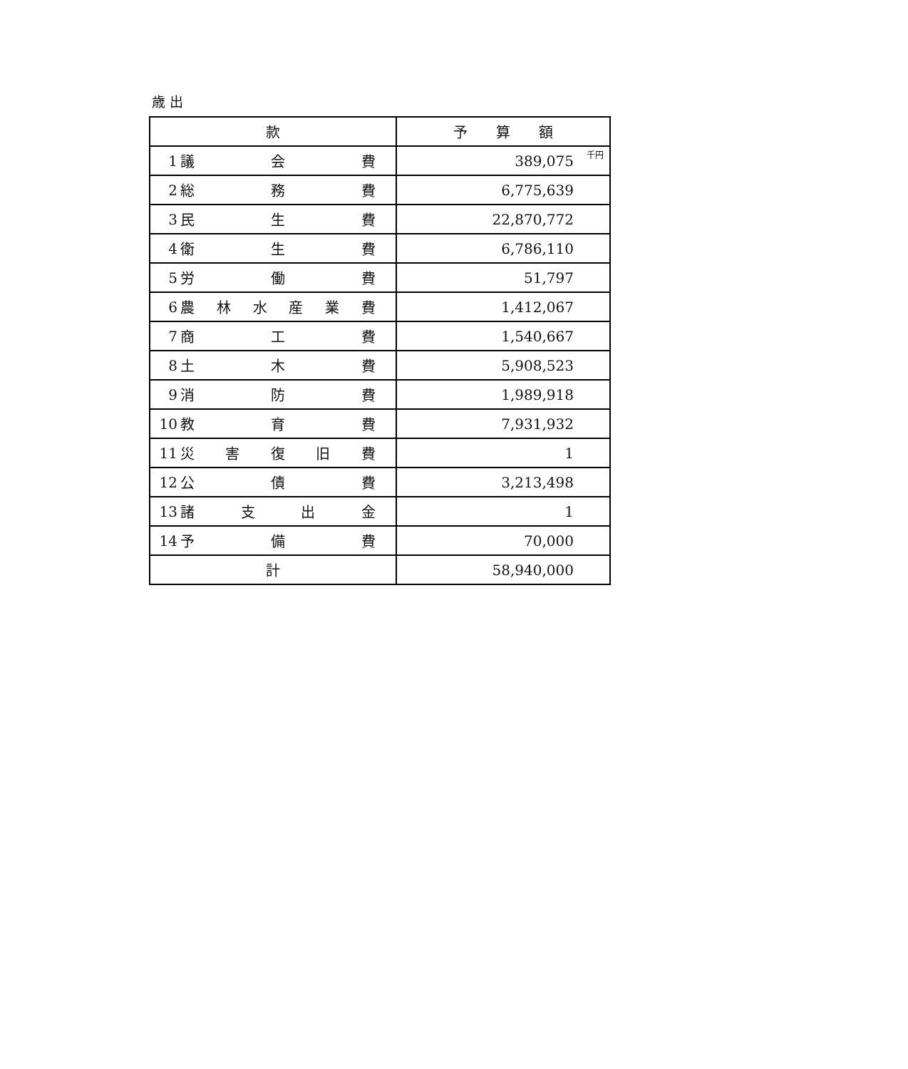歳 出
| 款 | 予 算 額 |
| 1 議 会 費 | 389,075<sup>千円</sup> |
| 2 総 務 費 | 6,775,639 |
| 3 民 生 費 | 22,870,772 |
| 4 衛 生 費 | 6,786,110 |
| 5 労 働 費 | 51,797 |
| 6 農 林 水 産 業 費 | 1,412,067 |
| 7 商 工 費 | 1,540,667 |
| 8 土 木 費 | 5,908,523 |
| 9 消 防 費 | 1,989,918 |
| 10 教 育 費 | 7,931,932 |
| 11 災 害 復 旧 費 | 1 |
| 12 公 債 費 | 3,213,498 |
| 13 諸 支 出 金 | 1 |
| 14 予 備 費 | 70,000 |
| 計 | 58,940,000 |